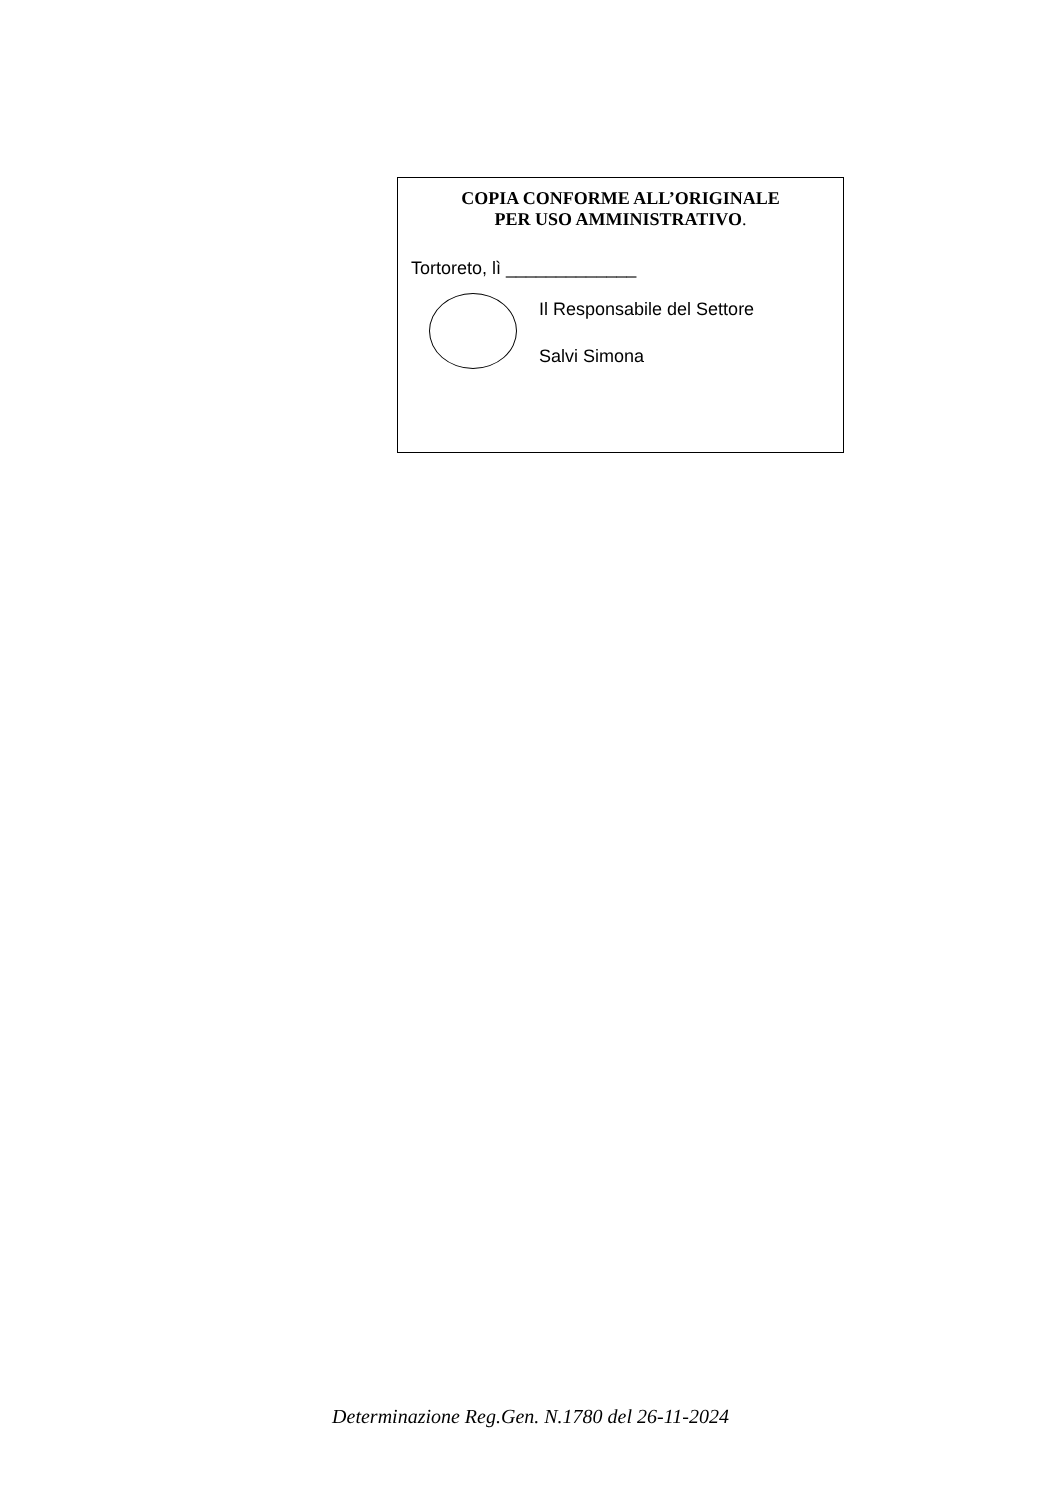COPIA CONFORME ALL’ORIGINALE
PER USO AMMINISTRATIVO.
Tortoreto, lì _____________
Il Responsabile del Settore
Salvi Simona
Determinazione Reg.Gen. N.1780 del 26-11-2024